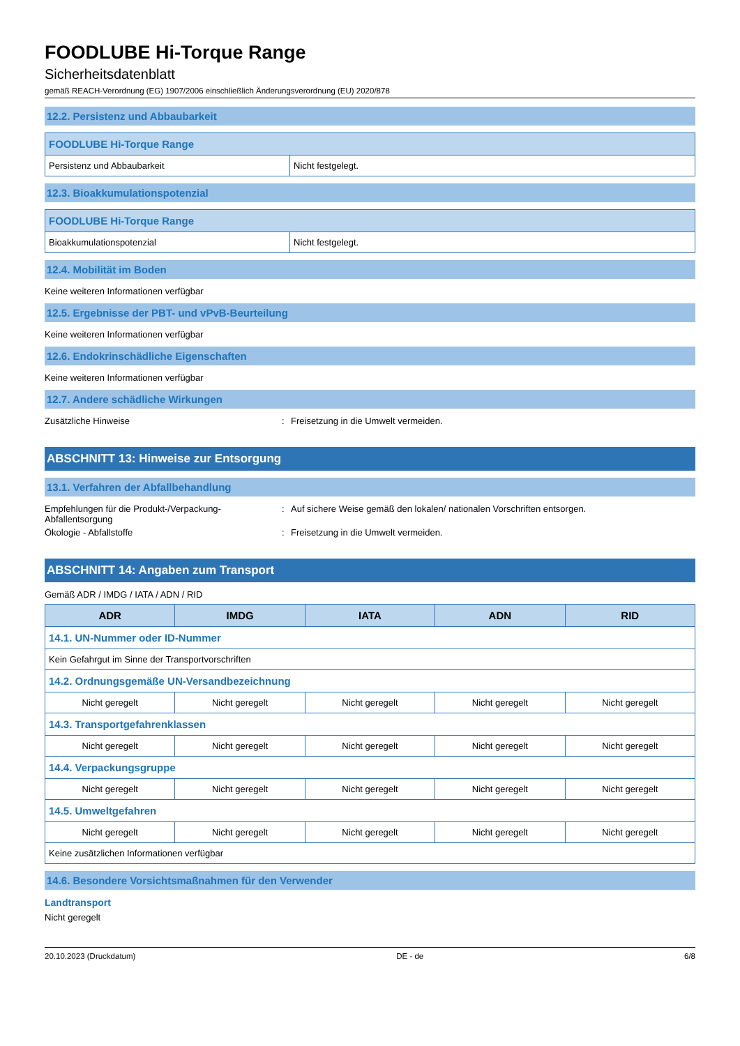FOODLUBE Hi-Torque Range
Sicherheitsdatenblatt
gemäß REACH-Verordnung (EG) 1907/2006 einschließlich Änderungsverordnung (EU) 2020/878
12.2. Persistenz und Abbaubarkeit
| FOODLUBE Hi-Torque Range | |
| --- | --- |
| Persistenz und Abbaubarkeit | Nicht festgelegt. |
12.3. Bioakkumulationspotenzial
| FOODLUBE Hi-Torque Range | |
| --- | --- |
| Bioakkumulationspotenzial | Nicht festgelegt. |
12.4. Mobilität im Boden
Keine weiteren Informationen verfügbar
12.5. Ergebnisse der PBT- und vPvB-Beurteilung
Keine weiteren Informationen verfügbar
12.6. Endokrinschädliche Eigenschaften
Keine weiteren Informationen verfügbar
12.7. Andere schädliche Wirkungen
Zusätzliche Hinweise: Freisetzung in die Umwelt vermeiden.
ABSCHNITT 13: Hinweise zur Entsorgung
13.1. Verfahren der Abfallbehandlung
Empfehlungen für die Produkt-/Verpackung-Abfallentsorgung: Auf sichere Weise gemäß den lokalen/ nationalen Vorschriften entsorgen.
Ökologie - Abfallstoffe: Freisetzung in die Umwelt vermeiden.
ABSCHNITT 14: Angaben zum Transport
Gemäß ADR / IMDG / IATA / ADN / RID
| ADR | IMDG | IATA | ADN | RID |
| --- | --- | --- | --- | --- |
| 14.1. UN-Nummer oder ID-Nummer | | | | |
| Kein Gefahrgut im Sinne der Transportvorschriften | | | | |
| 14.2. Ordnungsgemäße UN-Versandbezeichnung | | | | |
| Nicht geregelt | Nicht geregelt | Nicht geregelt | Nicht geregelt | Nicht geregelt |
| 14.3. Transportgefahrenklassen | | | | |
| Nicht geregelt | Nicht geregelt | Nicht geregelt | Nicht geregelt | Nicht geregelt |
| 14.4. Verpackungsgruppe | | | | |
| Nicht geregelt | Nicht geregelt | Nicht geregelt | Nicht geregelt | Nicht geregelt |
| 14.5. Umweltgefahren | | | | |
| Nicht geregelt | Nicht geregelt | Nicht geregelt | Nicht geregelt | Nicht geregelt |
| Keine zusätzlichen Informationen verfügbar | | | | |
14.6. Besondere Vorsichtsmaßnahmen für den Verwender
Landtransport
Nicht geregelt
20.10.2023 (Druckdatum) DE - de 6/8